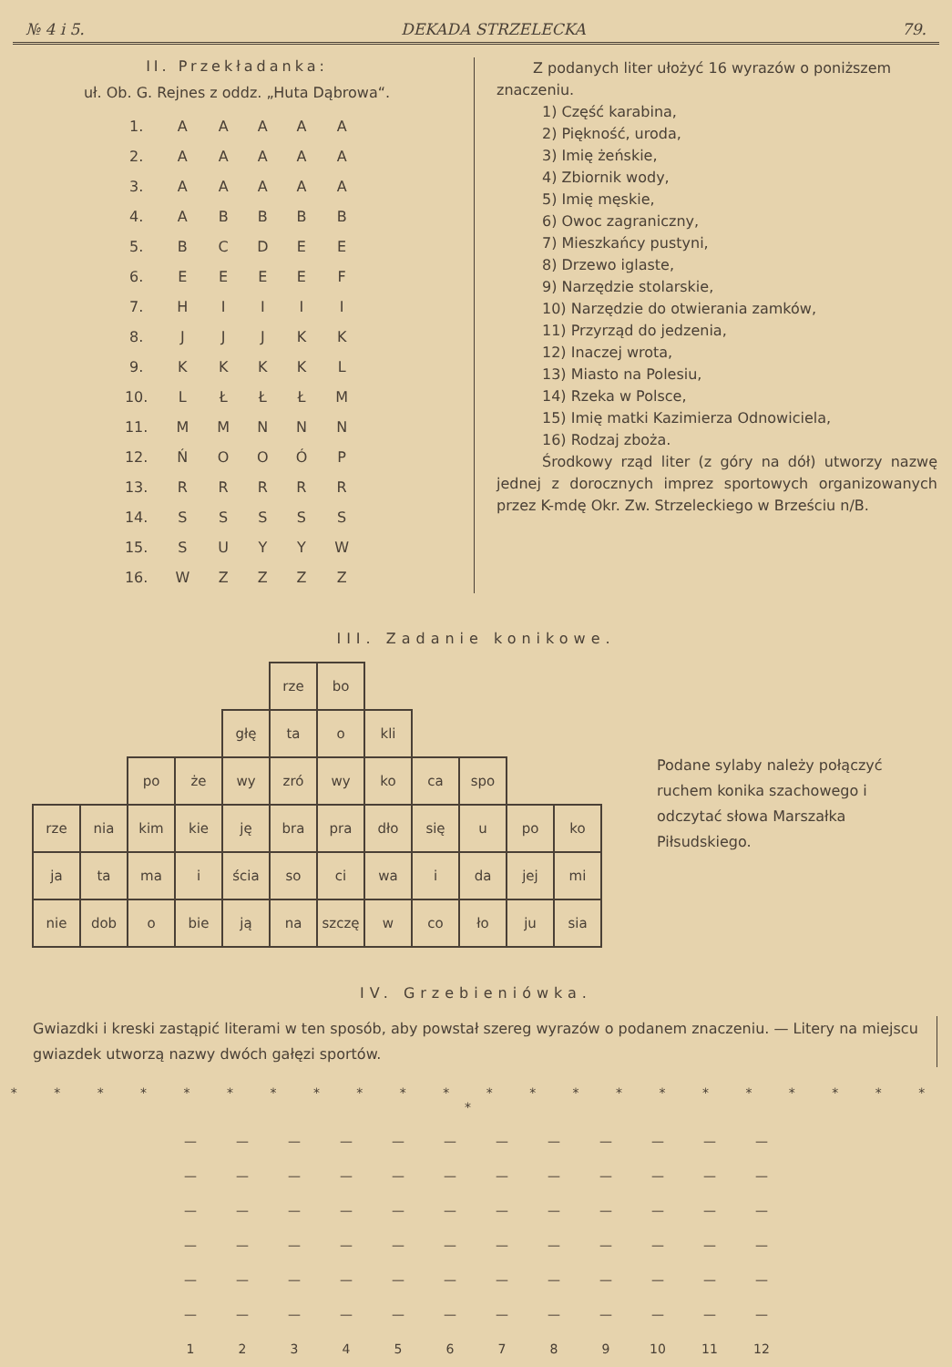№ 4 i 5. DEKADA STRZELECKA 79.
II. Przekładanka:
uł. Ob. G. Rejnes z oddz. „Huta Dąbrowa“.
| 1. | A | A | A | A | A |
| 2. | A | A | A | A | A |
| 3. | A | A | A | A | A |
| 4. | A | B | B | B | B |
| 5. | B | C | D | E | E |
| 6. | E | E | E | E | F |
| 7. | H | I | I | I | I |
| 8. | J | J | J | K | K |
| 9. | K | K | K | K | L |
| 10. | L | Ł | Ł | Ł | M |
| 11. | M | M | N | N | N |
| 12. | Ń | O | O | Ó | P |
| 13. | R | R | R | R | R |
| 14. | S | S | S | S | S |
| 15. | S | U | Y | Y | W |
| 16. | W | Z | Z | Z | Z |
Z podanych liter ułożyć 16 wyrazów o poniższem znaczeniu.
1) Część karabina,
2) Piękność, uroda,
3) Imię żeńskie,
4) Zbiornik wody,
5) Imię męskie,
6) Owoc zagraniczny,
7) Mieszkańcy pustyni,
8) Drzewo iglaste,
9) Narzędzie stolarskie,
10) Narzędzie do otwierania zamków,
11) Przyrząd do jedzenia,
12) Inaczej wrota,
13) Miasto na Polesiu,
14) Rzeka w Polsce,
15) Imię matki Kazimierza Odnowiciela,
16) Rodzaj zboża.
Środkowy rząd liter (z góry na dół) utworzy nazwę jednej z dorocznych imprez sportowych organizowanych przez K-mdę Okr. Zw. Strzeleckiego w Brześciu n/B.
III. Zadanie konikowe.
| | | | | | rze | bo | | | | | |
| | | | | głę | ta | o | kli | | | | |
| | | po | że | wy | zró | wy | ko | ca | spo | | |
| rze | nia | kim | kie | ję | bra | pra | dło | się | u | po | ko |
| ja | ta | ma | i | ścia | so | ci | wa | i | da | jej | mi |
| nie | dob | o | bie | ją | na | szczę | w | co | ło | ju | sia |
Podane sylaby należy połączyć ruchem konika szachowego i odczytać słowa Marszałka Piłsudskiego.
IV. Grzebieniówka.
Gwiazdki i kreski zastąpić literami w ten sposób, aby powstał szereg wyrazów o podanem znaczeniu. — Litery na miejscu gwiazdek utworzą nazwy dwóch gałęzi sportów.
* * * * * * * * * * * * * * * * * * * * * * *
| — | — | — | — | — | — | — | — | — | — | — | — |
| — | — | — | — | — | — | — | — | — | — | — | — |
| — | — | — | — | — | — | — | — | — | — | — | — |
| — | — | — | — | — | — | — | — | — | — | — | — |
| — | — | — | — | — | — | — | — | — | — | — | — |
| — | — | — | — | — | — | — | — | — | — | — | — |
| 1 | 2 | 3 | 4 | 5 | 6 | 7 | 8 | 9 | 10 | 11 | 12 |